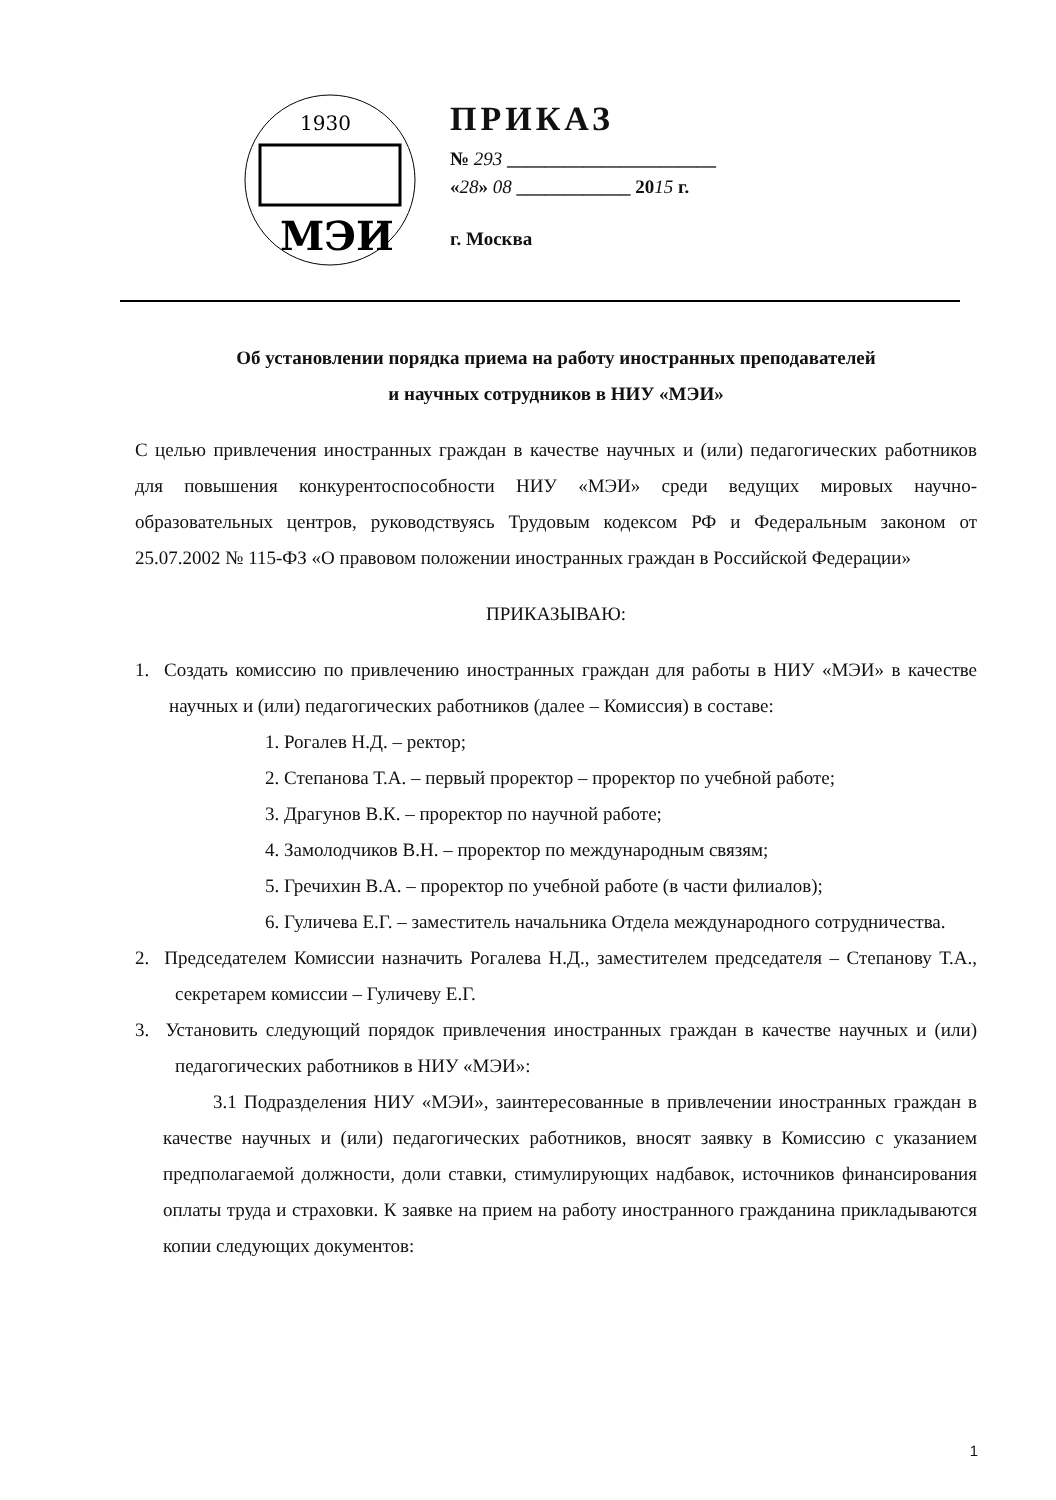1930
МЭИ
ПРИКАЗ
№ 293 ______________________
«28» 08 ____________ 2015 г.
г. Москва
Об установлении порядка приема на работу иностранных преподавателей
и научных сотрудников в НИУ «МЭИ»
С целью привлечения иностранных граждан в качестве научных и (или) педагогических работников для повышения конкурентоспособности НИУ «МЭИ» среди ведущих мировых научно-образовательных центров, руководствуясь Трудовым кодексом РФ и Федеральным законом от 25.07.2002 № 115-ФЗ «О правовом положении иностранных граждан в Российской Федерации»
ПРИКАЗЫВАЮ:
1. Создать комиссию по привлечению иностранных граждан для работы в НИУ «МЭИ» в качестве научных и (или) педагогических работников (далее – Комиссия) в составе:
1. Рогалев Н.Д. – ректор;
2. Степанова Т.А. – первый проректор – проректор по учебной работе;
3. Драгунов В.К. – проректор по научной работе;
4. Замолодчиков В.Н. – проректор по международным связям;
5. Гречихин В.А. – проректор по учебной работе (в части филиалов);
6. Гуличева Е.Г. – заместитель начальника Отдела международного сотрудничества.
2. Председателем Комиссии назначить Рогалева Н.Д., заместителем председателя – Степанову Т.А., секретарем комиссии – Гуличеву Е.Г.
3. Установить следующий порядок привлечения иностранных граждан в качестве научных и (или) педагогических работников в НИУ «МЭИ»:
3.1 Подразделения НИУ «МЭИ», заинтересованные в привлечении иностранных граждан в качестве научных и (или) педагогических работников, вносят заявку в Комиссию с указанием предполагаемой должности, доли ставки, стимулирующих надбавок, источников финансирования оплаты труда и страховки. К заявке на прием на работу иностранного гражданина прикладываются копии следующих документов:
1